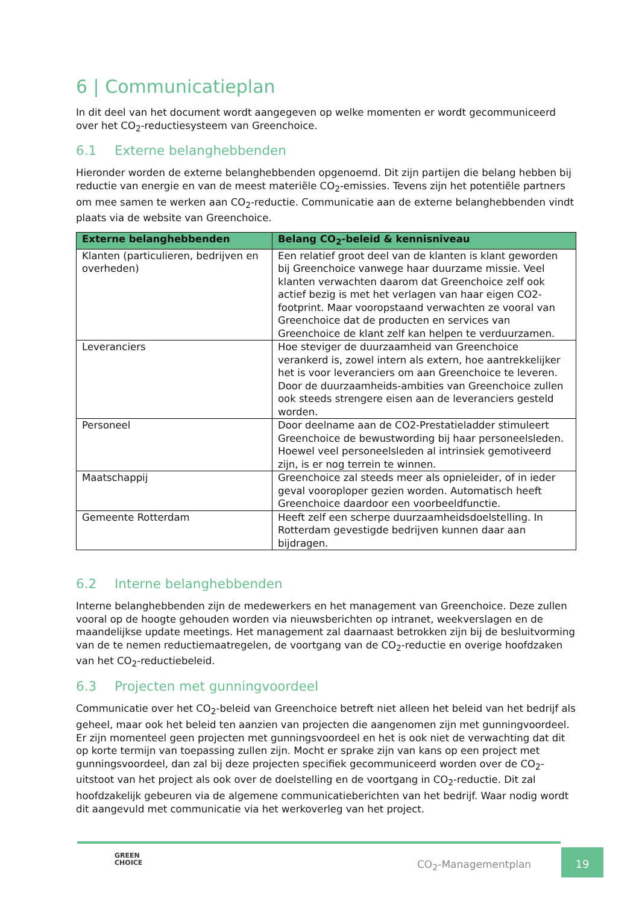6 | Communicatieplan
In dit deel van het document wordt aangegeven op welke momenten er wordt gecommuniceerd over het CO<sub>2</sub>-reductiesysteem van Greenchoice.
6.1 Externe belanghebbenden
Hieronder worden de externe belanghebbenden opgenoemd. Dit zijn partijen die belang hebben bij reductie van energie en van de meest materiële CO<sub>2</sub>-emissies. Tevens zijn het potentiële partners om mee samen te werken aan CO<sub>2</sub>-reductie. Communicatie aan de externe belanghebbenden vindt plaats via de website van Greenchoice.
| Externe belanghebbenden | Belang CO<sub>2</sub>-beleid & kennisniveau |
| --- | --- |
| Klanten (particulieren, bedrijven en overheden) | Een relatief groot deel van de klanten is klant geworden bij Greenchoice vanwege haar duurzame missie. Veel klanten verwachten daarom dat Greenchoice zelf ook actief bezig is met het verlagen van haar eigen CO2-footprint. Maar vooropstaand verwachten ze vooral van Greenchoice dat de producten en services van Greenchoice de klant zelf kan helpen te verduurzamen. |
| Leveranciers | Hoe steviger de duurzaamheid van Greenchoice verankerd is, zowel intern als extern, hoe aantrekkelijker het is voor leveranciers om aan Greenchoice te leveren. Door de duurzaamheids-ambities van Greenchoice zullen ook steeds strengere eisen aan de leveranciers gesteld worden. |
| Personeel | Door deelname aan de CO2-Prestatieladder stimuleert Greenchoice de bewustwording bij haar personeelsleden. Hoewel veel personeelsleden al intrinsiek gemotiveerd zijn, is er nog terrein te winnen. |
| Maatschappij | Greenchoice zal steeds meer als opnieleider, of in ieder geval vooroploper gezien worden. Automatisch heeft Greenchoice daardoor een voorbeeldfunctie. |
| Gemeente Rotterdam | Heeft zelf een scherpe duurzaamheidsdoelstelling. In Rotterdam gevestigde bedrijven kunnen daar aan bijdragen. |
6.2 Interne belanghebbenden
Interne belanghebbenden zijn de medewerkers en het management van Greenchoice. Deze zullen vooral op de hoogte gehouden worden via nieuwsberichten op intranet, weekverslagen en de maandelijkse update meetings. Het management zal daarnaast betrokken zijn bij de besluitvorming van de te nemen reductiemaatregelen, de voortgang van de CO<sub>2</sub>-reductie en overige hoofdzaken van het CO<sub>2</sub>-reductiebeleid.
6.3 Projecten met gunningvoordeel
Communicatie over het CO<sub>2</sub>-beleid van Greenchoice betreft niet alleen het beleid van het bedrijf als geheel, maar ook het beleid ten aanzien van projecten die aangenomen zijn met gunningvoordeel. Er zijn momenteel geen projecten met gunningsvoordeel en het is ook niet de verwachting dat dit op korte termijn van toepassing zullen zijn. Mocht er sprake zijn van kans op een project met gunningsvoordeel, dan zal bij deze projecten specifiek gecommuniceerd worden over de CO<sub>2</sub>-uitstoot van het project als ook over de doelstelling en de voortgang in CO<sub>2</sub>-reductie. Dit zal hoofdzakelijk gebeuren via de algemene communicatieberichten van het bedrijf. Waar nodig wordt dit aangevuld met communicatie via het werkoverleg van het project.
GREEN
CHOICE
CO<sub>2</sub>-Managementplan
19